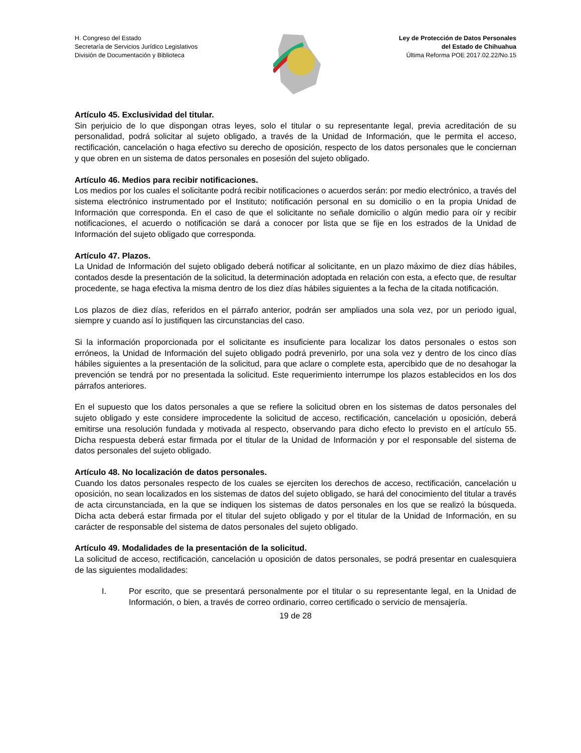H. Congreso del Estado
Secretaría de Servicios Jurídico Legislativos
División de Documentación y Biblioteca
Ley de Protección de Datos Personales
del Estado de Chihuahua
Última Reforma POE 2017.02.22/No.15
Artículo 45. Exclusividad del titular.
Sin perjuicio de lo que dispongan otras leyes, solo el titular o su representante legal, previa acreditación de su personalidad, podrá solicitar al sujeto obligado, a través de la Unidad de Información, que le permita el acceso, rectificación, cancelación o haga efectivo su derecho de oposición, respecto de los datos personales que le conciernan y que obren en un sistema de datos personales en posesión del sujeto obligado.
Artículo 46. Medios para recibir notificaciones.
Los medios por los cuales el solicitante podrá recibir notificaciones o acuerdos serán: por medio electrónico, a través del sistema electrónico instrumentado por el Instituto; notificación personal en su domicilio o en la propia Unidad de Información que corresponda. En el caso de que el solicitante no señale domicilio o algún medio para oír y recibir notificaciones, el acuerdo o notificación se dará a conocer por lista que se fije en los estrados de la Unidad de Información del sujeto obligado que corresponda.
Artículo 47. Plazos.
La Unidad de Información del sujeto obligado deberá notificar al solicitante, en un plazo máximo de diez días hábiles, contados desde la presentación de la solicitud, la determinación adoptada en relación con esta, a efecto que, de resultar procedente, se haga efectiva la misma dentro de los diez días hábiles siguientes a la fecha de la citada notificación.
Los plazos de diez días, referidos en el párrafo anterior, podrán ser ampliados una sola vez, por un periodo igual, siempre y cuando así lo justifiquen las circunstancias del caso.
Si la información proporcionada por el solicitante es insuficiente para localizar los datos personales o estos son erróneos, la Unidad de Información del sujeto obligado podrá prevenirlo, por una sola vez y dentro de los cinco días hábiles siguientes a la presentación de la solicitud, para que aclare o complete esta, apercibido que de no desahogar la prevención se tendrá por no presentada la solicitud. Este requerimiento interrumpe los plazos establecidos en los dos párrafos anteriores.
En el supuesto que los datos personales a que se refiere la solicitud obren en los sistemas de datos personales del sujeto obligado y este considere improcedente la solicitud de acceso, rectificación, cancelación u oposición, deberá emitirse una resolución fundada y motivada al respecto, observando para dicho efecto lo previsto en el artículo 55. Dicha respuesta deberá estar firmada por el titular de la Unidad de Información y por el responsable del sistema de datos personales del sujeto obligado.
Artículo 48. No localización de datos personales.
Cuando los datos personales respecto de los cuales se ejerciten los derechos de acceso, rectificación, cancelación u oposición, no sean localizados en los sistemas de datos del sujeto obligado, se hará del conocimiento del titular a través de acta circunstanciada, en la que se indiquen los sistemas de datos personales en los que se realizó la búsqueda. Dicha acta deberá estar firmada por el titular del sujeto obligado y por el titular de la Unidad de Información, en su carácter de responsable del sistema de datos personales del sujeto obligado.
Artículo 49. Modalidades de la presentación de la solicitud.
La solicitud de acceso, rectificación, cancelación u oposición de datos personales, se podrá presentar en cualesquiera de las siguientes modalidades:
I. Por escrito, que se presentará personalmente por el titular o su representante legal, en la Unidad de Información, o bien, a través de correo ordinario, correo certificado o servicio de mensajería.
19 de 28